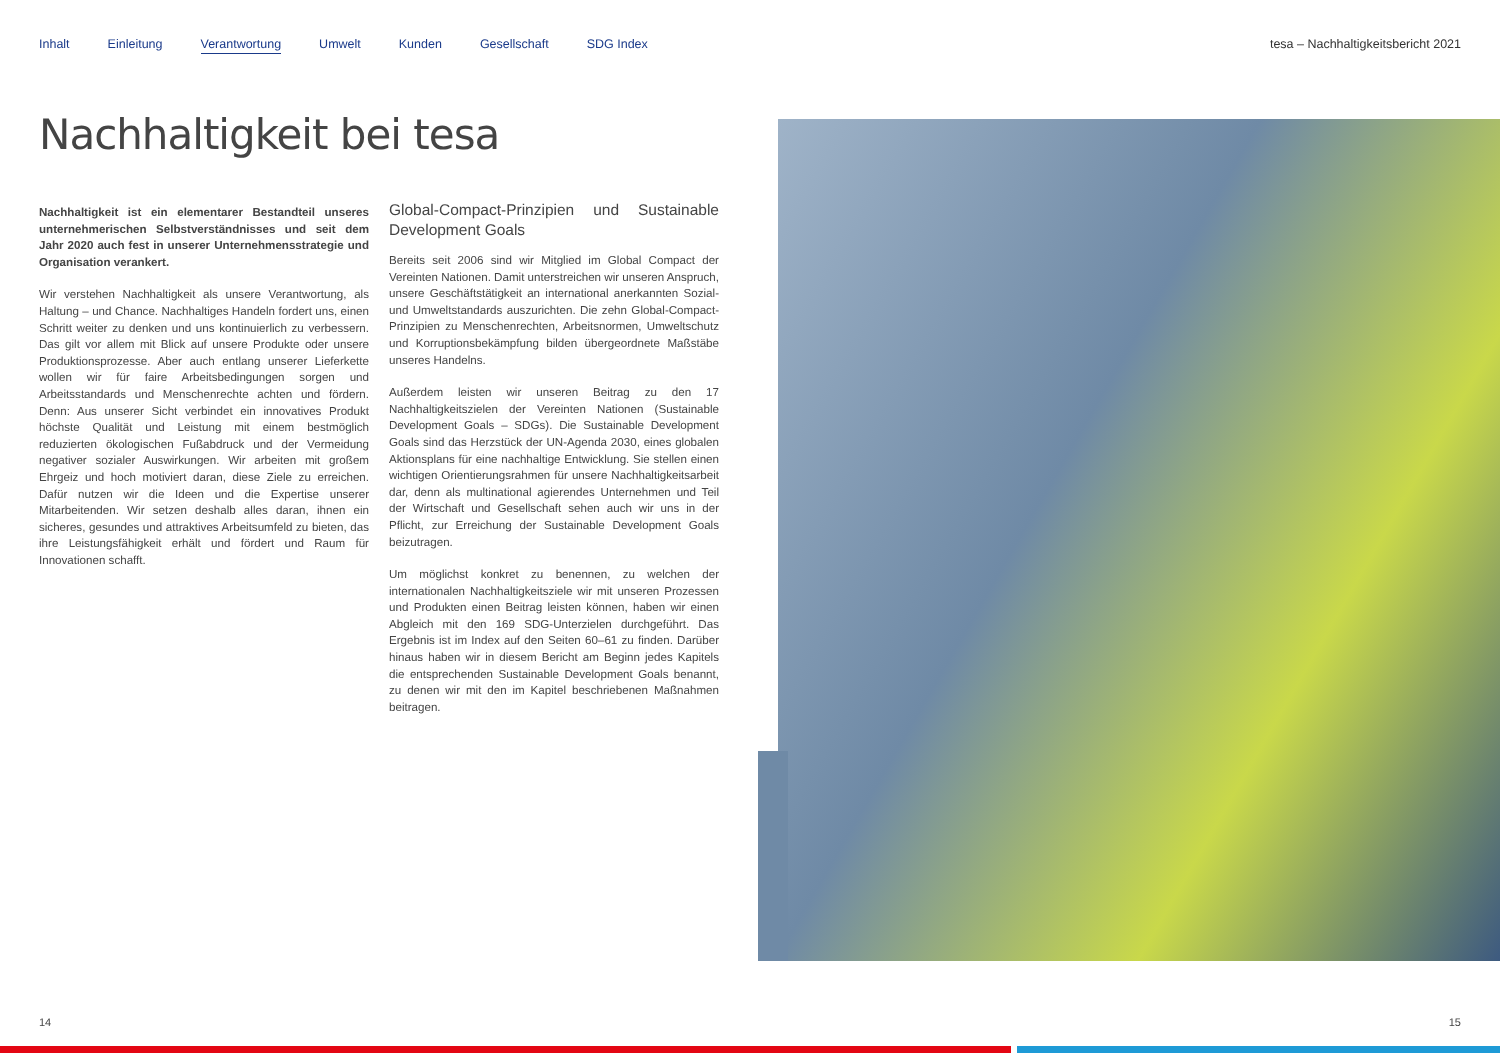Inhalt Einleitung Verantwortung Umwelt Kunden Gesellschaft SDG Index tesa – Nachhaltigkeitsbericht 2021
Nachhaltigkeit bei tesa
Nachhaltigkeit ist ein elementarer Bestandteil unseres unternehmerischen Selbstverständnisses und seit dem Jahr 2020 auch fest in unserer Unternehmensstrategie und Organisation verankert.
Wir verstehen Nachhaltigkeit als unsere Verantwortung, als Haltung – und Chance. Nachhaltiges Handeln fordert uns, einen Schritt weiter zu denken und uns kontinuierlich zu verbessern. Das gilt vor allem mit Blick auf unsere Produkte oder unsere Produktionsprozesse. Aber auch entlang unserer Lieferkette wollen wir für faire Arbeitsbedingungen sorgen und Arbeitsstandards und Menschenrechte achten und fördern. Denn: Aus unserer Sicht verbindet ein innovatives Produkt höchste Qualität und Leistung mit einem bestmöglich reduzierten ökologischen Fußabdruck und der Vermeidung negativer sozialer Auswirkungen. Wir arbeiten mit großem Ehrgeiz und hoch motiviert daran, diese Ziele zu erreichen. Dafür nutzen wir die Ideen und die Expertise unserer Mitarbeitenden. Wir setzen deshalb alles daran, ihnen ein sicheres, gesundes und attraktives Arbeitsumfeld zu bieten, das ihre Leistungsfähigkeit erhält und fördert und Raum für Innovationen schafft.
Global-Compact-Prinzipien und Sustainable Development Goals
Bereits seit 2006 sind wir Mitglied im Global Compact der Vereinten Nationen. Damit unterstreichen wir unseren Anspruch, unsere Geschäftstätigkeit an international anerkannten Sozial- und Umweltstandards auszurichten. Die zehn Global-Compact-Prinzipien zu Menschenrechten, Arbeitsnormen, Umweltschutz und Korruptionsbekämpfung bilden übergeordnete Maßstäbe unseres Handelns.
Außerdem leisten wir unseren Beitrag zu den 17 Nachhaltigkeitszielen der Vereinten Nationen (Sustainable Development Goals – SDGs). Die Sustainable Development Goals sind das Herzstück der UN-Agenda 2030, eines globalen Aktionsplans für eine nachhaltige Entwicklung. Sie stellen einen wichtigen Orientierungsrahmen für unsere Nachhaltigkeitsarbeit dar, denn als multinational agierendes Unternehmen und Teil der Wirtschaft und Gesellschaft sehen auch wir uns in der Pflicht, zur Erreichung der Sustainable Development Goals beizutragen.
Um möglichst konkret zu benennen, zu welchen der internationalen Nachhaltigkeitsziele wir mit unseren Prozessen und Produkten einen Beitrag leisten können, haben wir einen Abgleich mit den 169 SDG-Unterzielen durchgeführt. Das Ergebnis ist im Index auf den Seiten 60–61 zu finden. Darüber hinaus haben wir in diesem Bericht am Beginn jedes Kapitels die entsprechenden Sustainable Development Goals benannt, zu denen wir mit den im Kapitel beschriebenen Maßnahmen beitragen.
14 15